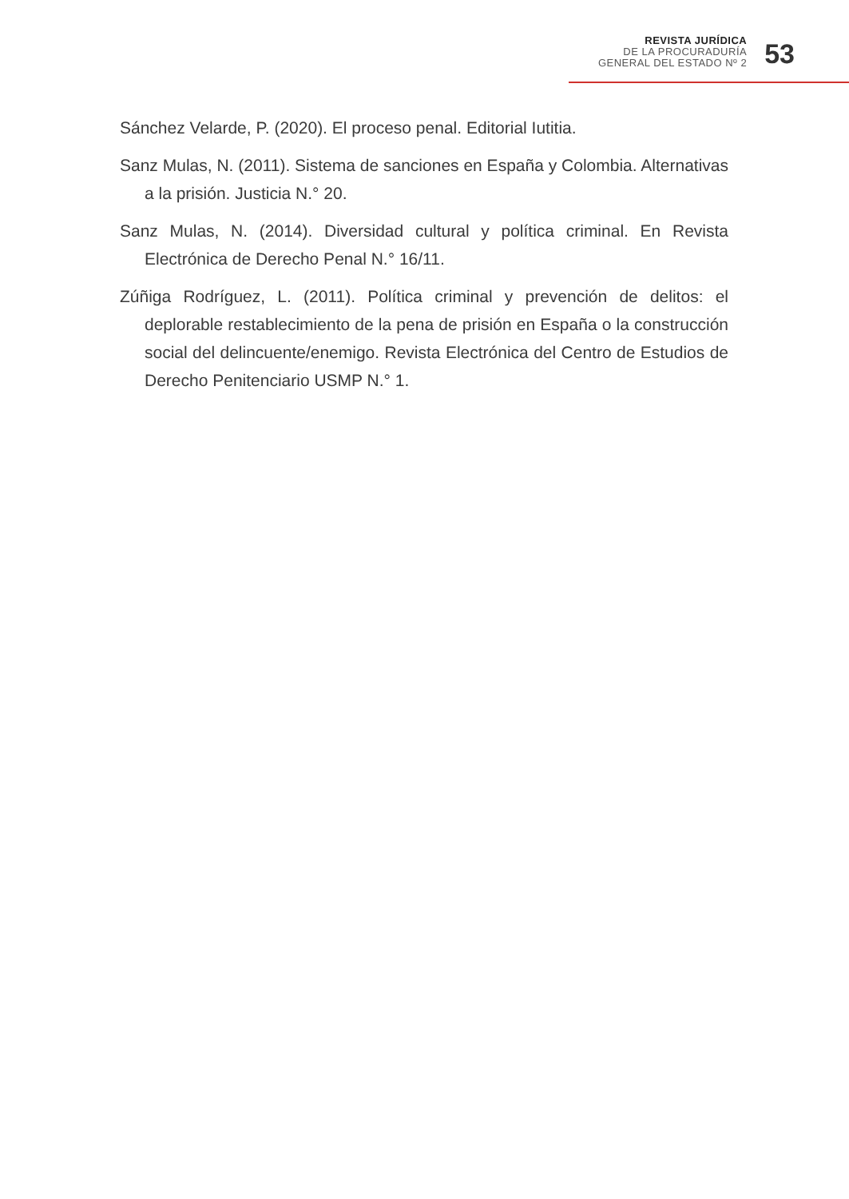REVISTA JURÍDICA
DE LA PROCURADURÍA
GENERAL DEL ESTADO Nº 2
53
Sánchez Velarde, P. (2020). El proceso penal. Editorial Iutitia.
Sanz Mulas, N. (2011). Sistema de sanciones en España y Colombia. Alternativas a la prisión. Justicia N.° 20.
Sanz Mulas, N. (2014). Diversidad cultural y política criminal. En Revista Electrónica de Derecho Penal N.° 16/11.
Zúñiga Rodríguez, L. (2011). Política criminal y prevención de delitos: el deplorable restablecimiento de la pena de prisión en España o la construcción social del delincuente/enemigo. Revista Electrónica del Centro de Estudios de Derecho Penitenciario USMP N.° 1.